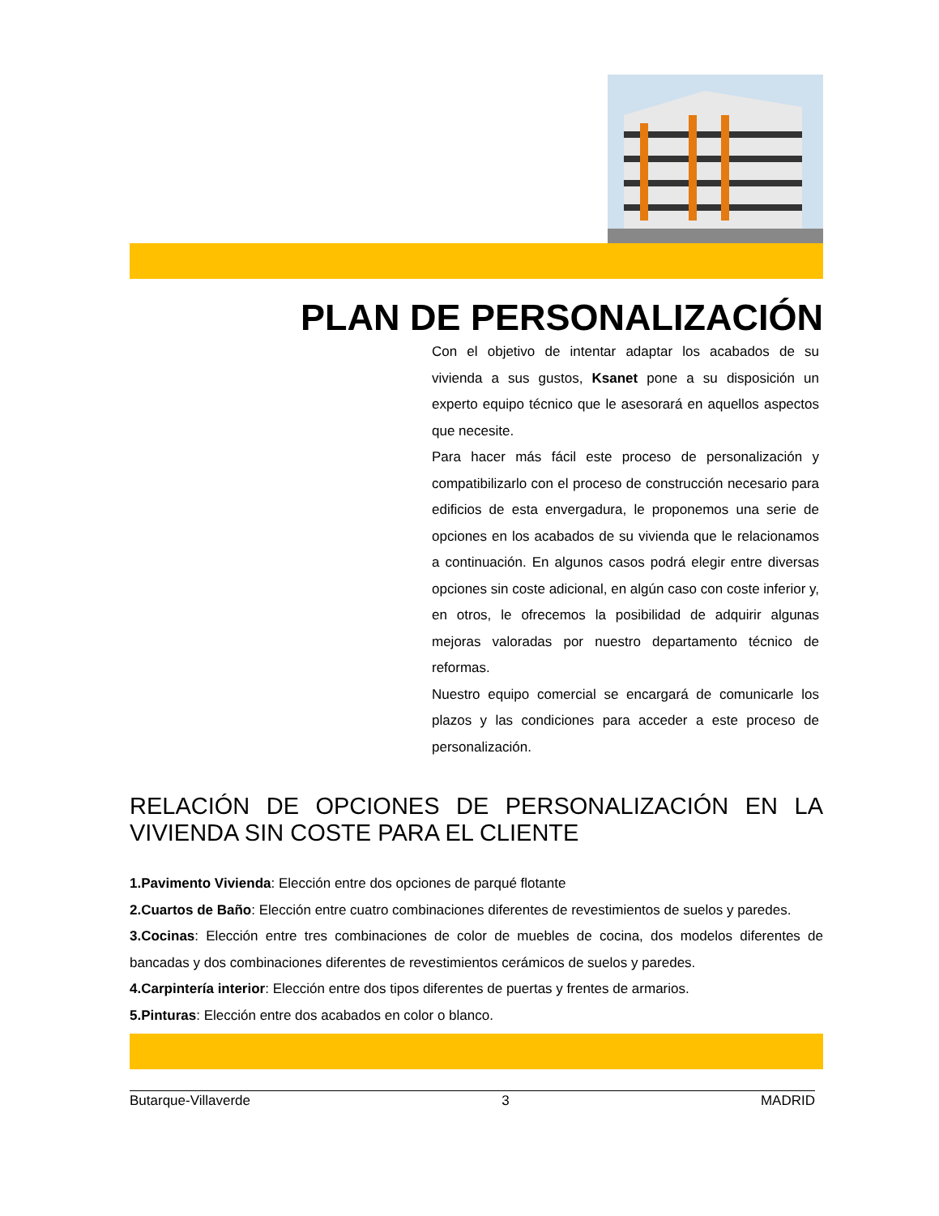PLAN DE PERSONALIZACIÓN
Con el objetivo de intentar adaptar los acabados de su vivienda a sus gustos, Ksanet pone a su disposición un experto equipo técnico que le asesorará en aquellos aspectos que necesite.
Para hacer más fácil este proceso de personalización y compatibilizarlo con el proceso de construcción necesario para edificios de esta envergadura, le proponemos una serie de opciones en los acabados de su vivienda que le relacionamos a continuación. En algunos casos podrá elegir entre diversas opciones sin coste adicional, en algún caso con coste inferior y, en otros, le ofrecemos la posibilidad de adquirir algunas mejoras valoradas por nuestro departamento técnico de reformas.
Nuestro equipo comercial se encargará de comunicarle los plazos y las condiciones para acceder a este proceso de personalización.
RELACIÓN DE OPCIONES DE PERSONALIZACIÓN EN LA VIVIENDA SIN COSTE PARA EL CLIENTE
1.Pavimento Vivienda: Elección entre dos opciones de parqué flotante
2.Cuartos de Baño: Elección entre cuatro combinaciones diferentes de revestimientos de suelos y paredes.
3.Cocinas: Elección entre tres combinaciones de color de muebles de cocina, dos modelos diferentes de bancadas y dos combinaciones diferentes de revestimientos cerámicos de suelos y paredes.
4.Carpintería interior: Elección entre dos tipos diferentes de puertas y frentes de armarios.
5.Pinturas: Elección entre dos acabados en color o blanco.
Butarque-Villaverde 3 MADRID